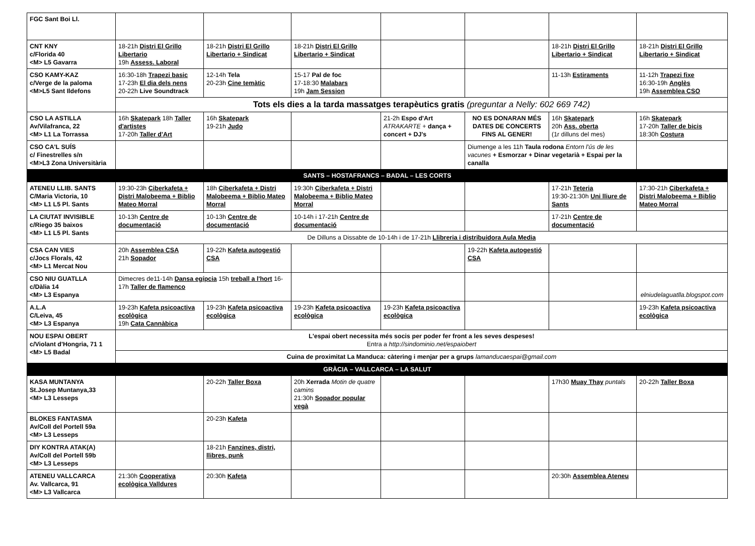| FGC Sant Boi Ll. | | | | | | | |
| CNT KNY c/Florida 40 <M> L5 Gavarra | 18-21h Distri El Grillo Libertario 19h Assess. Laboral | 18-21h Distri El Grillo Libertario + Sindicat | 18-21h Distri El Grillo Libertario + Sindicat | | | 18-21h Distri El Grillo Libertario + Sindicat | 18-21h Distri El Grillo Libertario + Sindicat |
| CSO KAMY-KAZ c/Verge de la paloma <M>L5 Sant Ildefons | 16:30-18h Trapezi basic 17-23h El dia dels nens 20-22h Live Soundtrack | 12-14h Tela 20-23h Cine temàtic | 15-17 Pal de foc 17-18:30 Malabars 19h Jam Session | | | 11-13h Estiraments | 11-12h Trapezi fixe 16:30-19h Anglès 19h Assemblea CSO |
| | Tots els dies a la tarda massatges terapèutics gratis (preguntar a Nelly: 602 669 742) | | | | | | |
| CSO LA ASTILLA Av/Vilafranca, 22 <M> L1 La Torrassa | 16h Skatepark 18h Taller d'artistes 17-20h Taller d'Art | 16h Skatepark 19-21h Judo | | 21-2h Espo d'Art ATRAKARTE + dança + concert + DJ's | NO ES DONARAN MÉS DATES DE CONCERTS FINS AL GENER! | 16h Skatepark 20h Ass. oberta (1r dilluns del mes) | 16h Skatepark 17-20h Taller de bicis 18:30h Costura |
| CSO CA'L SUÍS c/ Finestrelles s/n <M>L3 Zona Universitària | | | | | Diumenge a les 11h Taula rodona Entorn l'ús de les vacunes + Esmorzar + Dinar vegetarià + Espai per la canalla | | |
| SANTS – HOSTAFRANCS – BADAL – LES CORTS | | | | | | | |
| ATENEU LLIB. SANTS C/Maria Victoria, 10 <M> L1 L5 Pl. Sants | 19:30-23h Ciberkafeta + Distri Malobeema + Biblio Mateo Morral | 18h Ciberkafeta + Distri Malobeema + Biblio Mateo Morral | 19:30h Ciberkafeta + Distri Malobeema + Biblio Mateo Morral | | | 17-21h Teteria 19:30-21:30h Uni lliure de Sants | 17:30-21h Ciberkafeta + Distri Malobeema + Biblio Mateo Morral |
| LA CIUTAT INVISIBLE c/Riego 35 baixos <M> L1 L5 Pl. Sants | 10-13h Centre de documentació | 10-13h Centre de documentació | 10-14h i 17-21h Centre de documentació | | | 17-21h Centre de documentació | |
| | De Dilluns a Dissabte de 10-14h i de 17-21h Llibreria i distribuidora Aula Media | | | | | | |
| CSA CAN VIES c/Jocs Florals, 42 <M> L1 Mercat Nou | 20h Assemblea CSA 21h Sopador | 19-22h Kafeta autogestió CSA | | | 19-22h Kafeta autogestió CSA | | |
| CSO NIU GUATLLA c/Dàlia 14 <M> L3 Espanya | Dimecres de11-14h Dansa egípcia 15h treball a l'hort 16-17h Taller de flamenco | | | | | | elniudelaguatlla.blogspot.com |
| A.L.A C/Leiva, 45 <M> L3 Espanya | 19-23h Kafeta psicoactiva ecològica 19h Cata Cannàbica | 19-23h Kafeta psicoactiva ecològica | 19-23h Kafeta psicoactiva ecològica | 19-23h Kafeta psicoactiva ecològica | | | 19-23h Kafeta psicoactiva ecològica |
| NOU ESPAI OBERT c/Violant d'Hongria, 71 1 <M> L5 Badal | L'espai obert necessita més socis per poder fer front a les seves despeses! Entra a http://sindominio.net/espaiobert | | | | | | |
| | Cuina de proximitat La Manduca: càtering i menjar per a grups lamanducaespai@gmail.com | | | | | | |
| GRÀCIA – VALLCARCA – LA SALUT | | | | | | | |
| KASA MUNTANYA St.Josep Muntanya,33 <M> L3 Lesseps | | 20-22h Taller Boxa | 20h Xerrada Motin de quatre camins 21:30h Sopador popular vegà | | | 17h30 Muay Thay puntals | 20-22h Taller Boxa |
| BLOKES FANTASMA Av/Coll del Portell 59a <M> L3 Lesseps | | 20-23h Kafeta | | | | | |
| DIY KONTRA ATAK(A) Av/Coll del Portell 59b <M> L3 Lesseps | | 18-21h Fanzines, distri, llibres, punk | | | | | |
| ATENEU VALLCARCA Av. Vallcarca, 91 <M> L3 Vallcarca | 21:30h Cooperativa ecològica Valldures | 20:30h Kafeta | | | | 20:30h Assemblea Ateneu | |